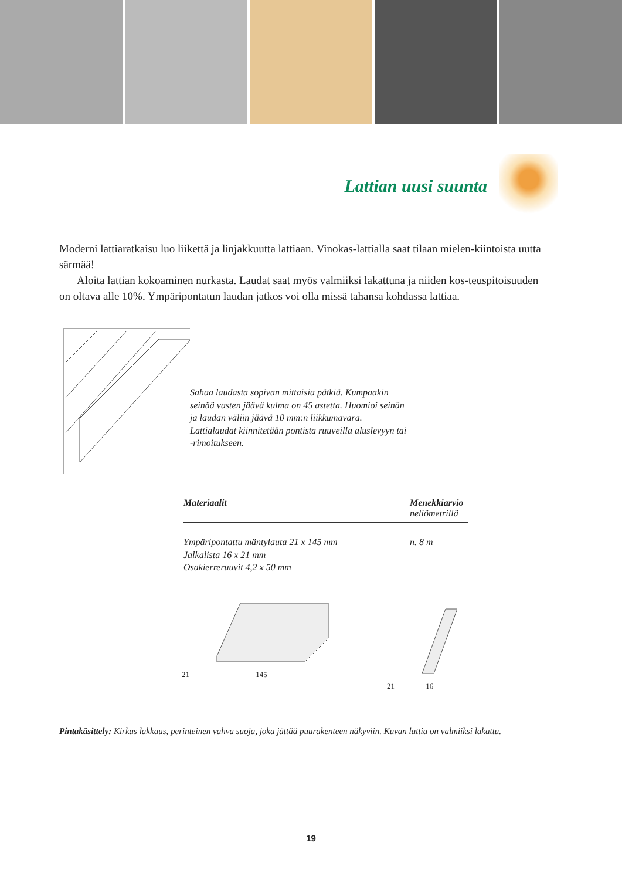Lattian uusi suunta
Moderni lattiaratkaisu luo liikettä ja linjakkuutta lattiaan. Vinokas-lattialla saat tilaan mielen-kiintoista uutta särmää!
Aloita lattian kokoaminen nurkasta. Laudat saat myös valmiiksi lakattuna ja niiden kos-teuspitoisuuden on oltava alle 10%. Ympäripontatun laudan jatkos voi olla missä tahansa kohdassa lattiaa.
Sahaa laudasta sopivan mittaisia pätkiä. Kumpaakin seinää vasten jäävä kulma on 45 astetta. Huomioi seinän ja laudan väliin jäävä 10 mm:n liikkumavara. Lattialaudat kiinnitetään pontista ruuveilla aluslevyyn tai -rimoitukseen.
| Materiaalit | Menekkiarvio neliömetrillä |
| --- | --- |
| Ympäripontattu mäntylauta 21 x 145 mm Jalkalista 16 x 21 mm Osakierreruuvit 4,2 x 50 mm | n. 8 m |
21 145 21 16
Pintakäsittely: Kirkas lakkaus, perinteinen vahva suoja, joka jättää puurakenteen näkyviin. Kuvan lattia on valmiiksi lakattu.
19